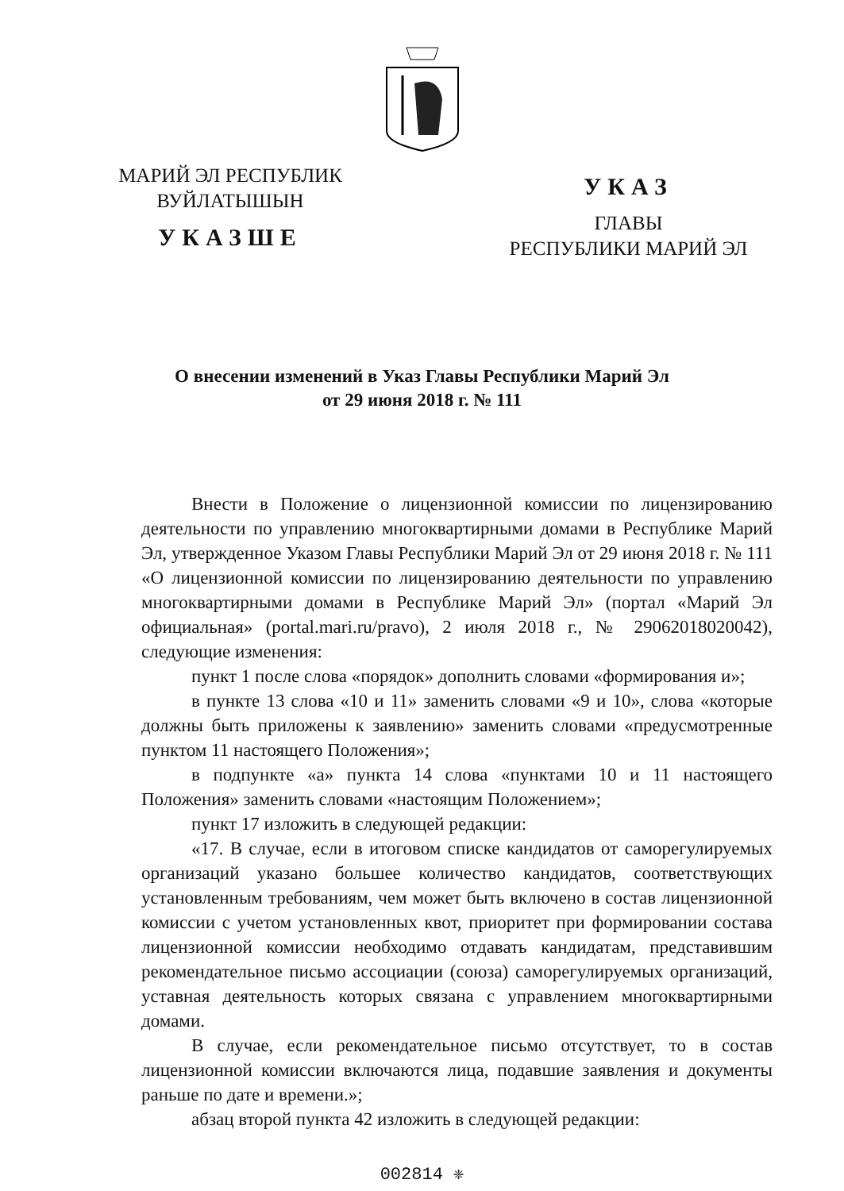МАРИЙ ЭЛ РЕСПУБЛИК
ВУЙЛАТЫШЫН
УКАЗШЕ
УКАЗ
ГЛАВЫ
РЕСПУБЛИКИ МАРИЙ ЭЛ
О внесении изменений в Указ Главы Республики Марий Эл
от 29 июня 2018 г. № 111
Внести в Положение о лицензионной комиссии по лицензированию деятельности по управлению многоквартирными домами в Республике Марий Эл, утвержденное Указом Главы Республики Марий Эл от 29 июня 2018 г. № 111 «О лицензионной комиссии по лицензированию деятельности по управлению многоквартирными домами в Республике Марий Эл» (портал «Марий Эл официальная» (portal.mari.ru/pravo), 2 июля 2018 г., № 29062018020042), следующие изменения:
пункт 1 после слова «порядок» дополнить словами «формирования и»;
в пункте 13 слова «10 и 11» заменить словами «9 и 10», слова «которые должны быть приложены к заявлению» заменить словами «предусмотренные пунктом 11 настоящего Положения»;
в подпункте «а» пункта 14 слова «пунктами 10 и 11 настоящего Положения» заменить словами «настоящим Положением»;
пункт 17 изложить в следующей редакции:
«17. В случае, если в итоговом списке кандидатов от саморегулируемых организаций указано большее количество кандидатов, соответствующих установленным требованиям, чем может быть включено в состав лицензионной комиссии с учетом установленных квот, приоритет при формировании состава лицензионной комиссии необходимо отдавать кандидатам, представившим рекомендательное письмо ассоциации (союза) саморегулируемых организаций, уставная деятельность которых связана с управлением многоквартирными домами.
В случае, если рекомендательное письмо отсутствует, то в состав лицензионной комиссии включаются лица, подавшие заявления и документы раньше по дате и времени.»;
абзац второй пункта 42 изложить в следующей редакции:
002814 ❈